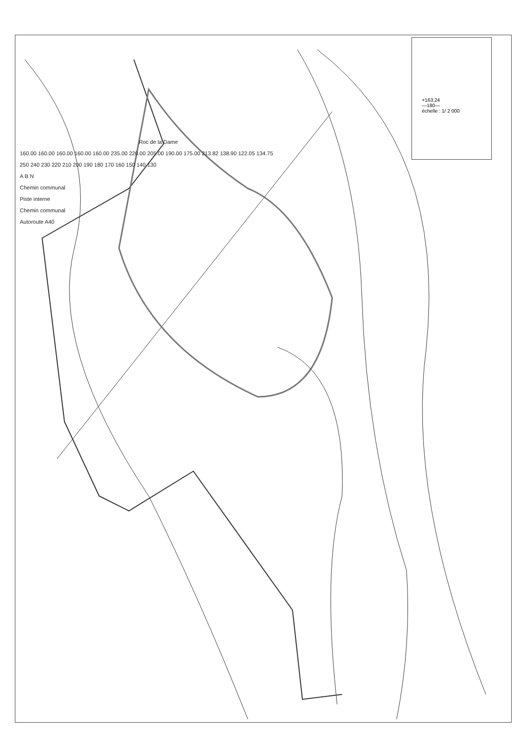Roc de la Dame
160.00 160.00 160.00 160.00 160.00 235.00 220.00 205.00 190.00 175.00 213.82 138.90 122.05 134.75
250 240 230 220 210 200 190 180 170 160 150 140 130
A B N
Chemin communal
Piste interne
Chemin communal
Autoroute A40
+163.24
—180—
échelle : 1/ 2 000